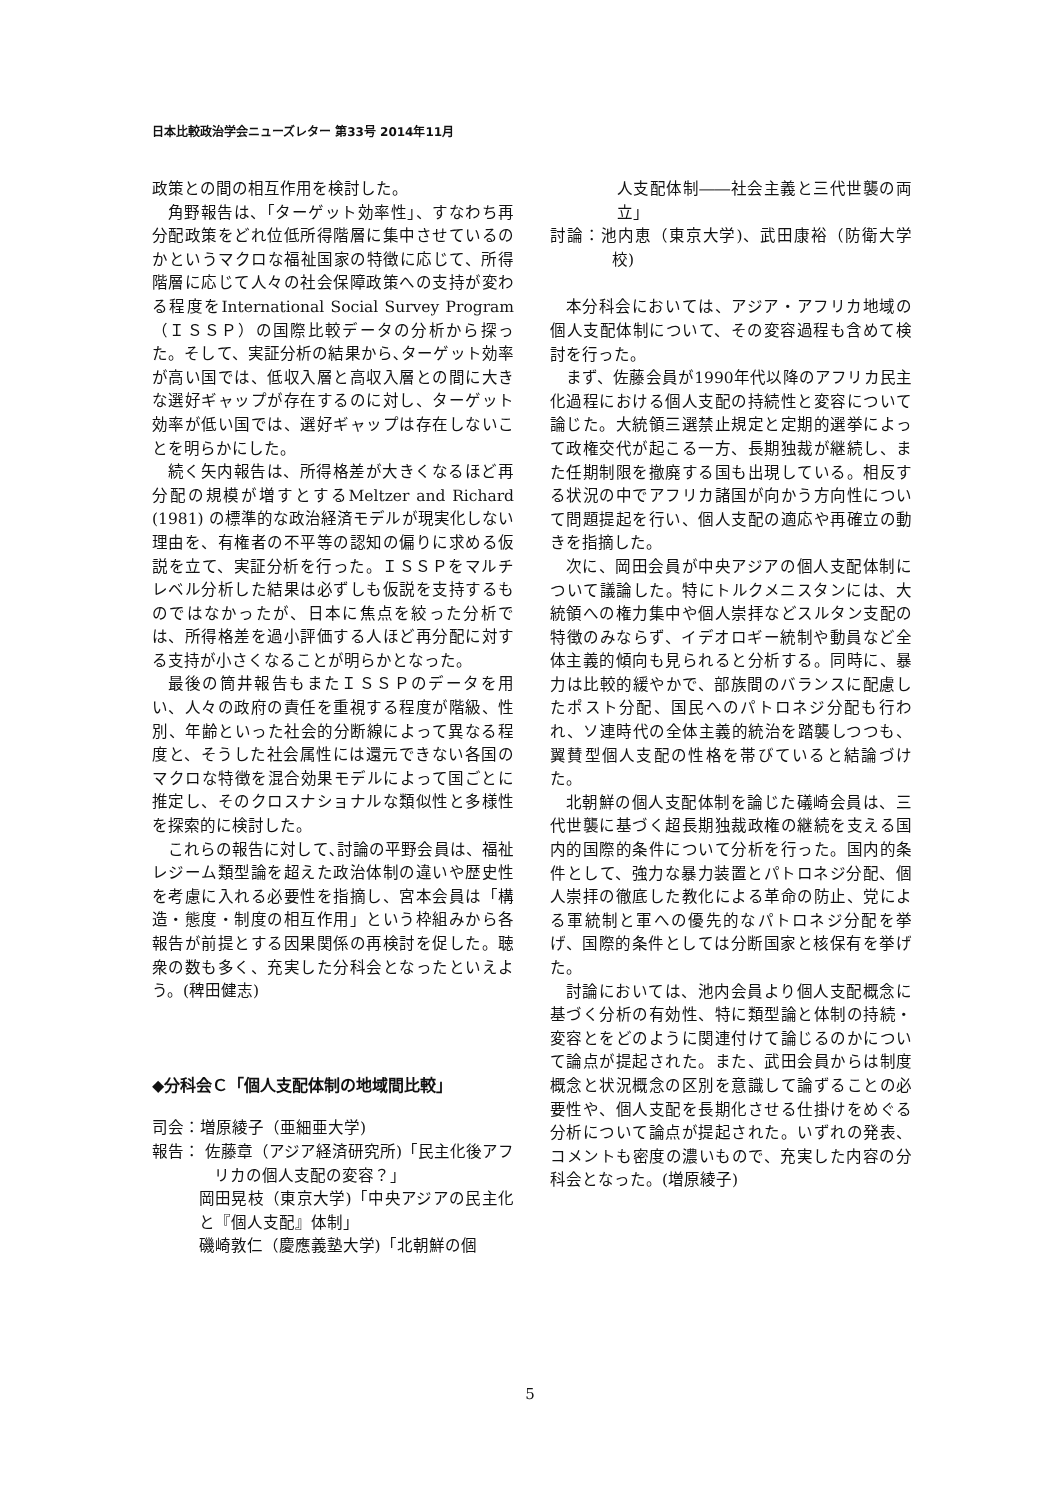日本比較政治学会ニューズレター 第33号 2014年11月
政策との間の相互作用を検討した。
角野報告は、「ターゲット効率性」、すなわち再分配政策をどれ位低所得階層に集中させているのかというマクロな福祉国家の特徴に応じて、所得階層に応じて人々の社会保障政策への支持が変わる程度をInternational Social Survey Program（ＩＳＳＰ）の国際比較データの分析から探った。そして、実証分析の結果から､ターゲット効率が高い国では、低収入層と高収入層との間に大きな選好ギャップが存在するのに対し、ターゲット効率が低い国では、選好ギャップは存在しないことを明らかにした。
続く矢内報告は、所得格差が大きくなるほど再分配の規模が増すとするMeltzer and Richard (1981) の標準的な政治経済モデルが現実化しない理由を、有権者の不平等の認知の偏りに求める仮説を立て、実証分析を行った。ＩＳＳＰをマルチレベル分析した結果は必ずしも仮説を支持するものではなかったが、日本に焦点を絞った分析では、所得格差を過小評価する人ほど再分配に対する支持が小さくなることが明らかとなった。
最後の筒井報告もまたＩＳＳＰのデータを用い、人々の政府の責任を重視する程度が階級、性別、年齢といった社会的分断線によって異なる程度と、そうした社会属性には還元できない各国のマクロな特徴を混合効果モデルによって国ごとに推定し、そのクロスナショナルな類似性と多様性を探索的に検討した。
これらの報告に対して､討論の平野会員は、福祉レジーム類型論を超えた政治体制の違いや歴史性を考慮に入れる必要性を指摘し、宮本会員は「構造・態度・制度の相互作用」という枠組みから各報告が前提とする因果関係の再検討を促した。聴衆の数も多く、充実した分科会となったといえよう。(稗田健志)
◆分科会Ｃ「個人支配体制の地域間比較」
司会：増原綾子（亜細亜大学)
報告： 佐藤章（アジア経済研究所)「民主化後アフリカの個人支配の変容？」
岡田晃枝（東京大学)「中央アジアの民主化と『個人支配』体制」
磯崎敦仁（慶應義塾大学)「北朝鮮の個
人支配体制――社会主義と三代世襲の両立」
討論：池内恵（東京大学)、武田康裕（防衛大学校)
本分科会においては、アジア・アフリカ地域の個人支配体制について、その変容過程も含めて検討を行った。
まず、佐藤会員が1990年代以降のアフリカ民主化過程における個人支配の持続性と変容について論じた。大統領三選禁止規定と定期的選挙によって政権交代が起こる一方、長期独裁が継続し、また任期制限を撤廃する国も出現している。相反する状況の中でアフリカ諸国が向かう方向性について問題提起を行い、個人支配の適応や再確立の動きを指摘した。
次に、岡田会員が中央アジアの個人支配体制について議論した。特にトルクメニスタンには、大統領への権力集中や個人崇拝などスルタン支配の特徴のみならず、イデオロギー統制や動員など全体主義的傾向も見られると分析する。同時に、暴力は比較的緩やかで、部族間のバランスに配慮したポスト分配、国民へのパトロネジ分配も行われ、ソ連時代の全体主義的統治を踏襲しつつも、翼賛型個人支配の性格を帯びていると結論づけた。
北朝鮮の個人支配体制を論じた礒崎会員は、三代世襲に基づく超長期独裁政権の継続を支える国内的国際的条件について分析を行った。国内的条件として、強力な暴力装置とパトロネジ分配、個人崇拝の徹底した教化による革命の防止、党による軍統制と軍への優先的なパトロネジ分配を挙げ、国際的条件としては分断国家と核保有を挙げた。
討論においては、池内会員より個人支配概念に基づく分析の有効性、特に類型論と体制の持続・変容とをどのように関連付けて論じるのかについて論点が提起された。また、武田会員からは制度概念と状況概念の区別を意識して論ずることの必要性や、個人支配を長期化させる仕掛けをめぐる分析について論点が提起された。いずれの発表、コメントも密度の濃いもので、充実した内容の分科会となった。(増原綾子)
5